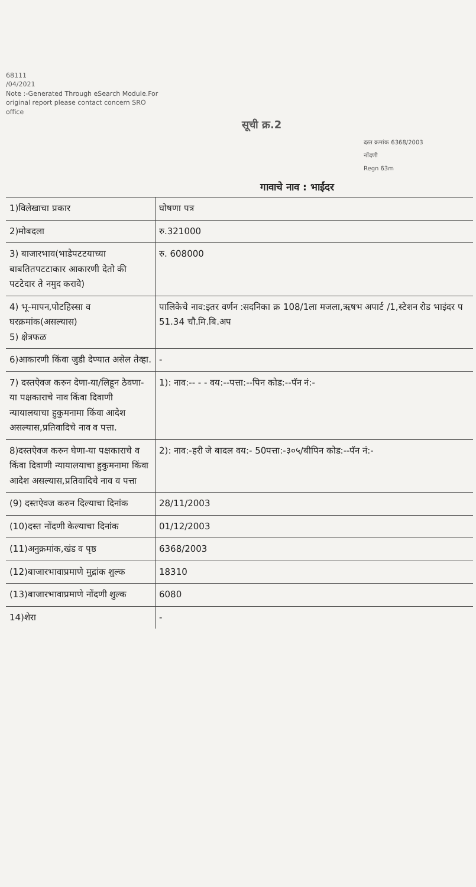68111
/04/2021
Note :-Generated Through eSearch Module.For original report please contact concern SRO office
सूची क्र.2
दस्त क्रमांक 6368/2003
नोंदणी
Regn 63m
गावाचे नाव : भाईंदर
| 1)विलेखाचा प्रकार | घोषणा पत्र |
| 2)मोबदला | रु.321000 |
| 3) बाजारभाव(भाडेपटटयाच्या बाबतितपटटाकार आकारणी देतो की पटटेदार ते नमुद करावे) | रु. 608000 |
| 4) भू-मापन,पोटहिस्सा व घरक्रमांक(असल्यास) 5) क्षेत्रफळ | पालिकेचे नाव:इतर वर्णन :सदनिका क्र 108/1ला मजला,ऋषभ अपार्ट /1,स्टेशन रोड भाइंदर प 51.34 चौ.मि.बि.अप |
| 6)आकारणी किंवा जुडी देण्यात असेल तेव्हा. | - |
| 7) दस्तऐवज करुन देणा-या/लिहून ठेवणा-या पक्षकाराचे नाव किंवा दिवाणी न्यायालयाचा हुकुमनामा किंवा आदेश असल्यास,प्रतिवादिचे नाव व पत्ता. | 1): नाव:-- - - वय:--पत्ता:--पिन कोड:--पॅन नं:- |
| 8)दस्तऐवज करुन घेणा-या पक्षकाराचे व किंवा दिवाणी न्यायालयाचा हुकुमनामा किंवा आदेश असल्यास,प्रतिवादिचे नाव व पत्ता | 2): नाव:-हरी जे बादल वय:- 50पत्ता:-३०५/बीपिन कोड:--पॅन नं:- |
| (9) दस्तऐवज करुन दिल्याचा दिनांक | 28/11/2003 |
| (10)दस्त नोंदणी केल्याचा दिनांक | 01/12/2003 |
| (11)अनुक्रमांक,खंड व पृष्ठ | 6368/2003 |
| (12)बाजारभावाप्रमाणे मुद्रांक शुल्क | 18310 |
| (13)बाजारभावाप्रमाणे नोंदणी शुल्क | 6080 |
| 14)शेरा | - |